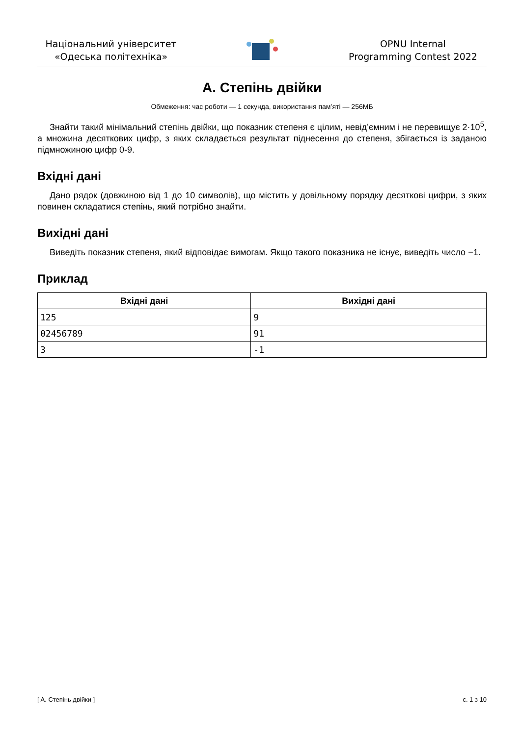Національний університет
«Одеська політехніка»
OPNU Internal
Programming Contest 2022
A. Степінь двійки
Обмеження: час роботи — 1 секунда, використання пам’яті — 256МБ
Знайти такий мінімальний степінь двійки, що показник степеня є цілим, невід’ємним і не перевищує 2·10<sup>5</sup>, а множина десяткових цифр, з яких складається результат піднесення до степеня, збігається із заданою підмножиною цифр 0-9.
Вхідні дані
Дано рядок (довжиною від 1 до 10 символів), що містить у довільному порядку десяткові цифри, з яких повинен складатися степінь, який потрібно знайти.
Вихідні дані
Виведіть показник степеня, який відповідає вимогам. Якщо такого показника не існує, виведіть число −1.
Приклад
| Вхідні дані | Вихідні дані |
| --- | --- |
| 125 | 9 |
| 02456789 | 91 |
| 3 | -1 |
[ A. Степінь двійки ] с. 1 з 10